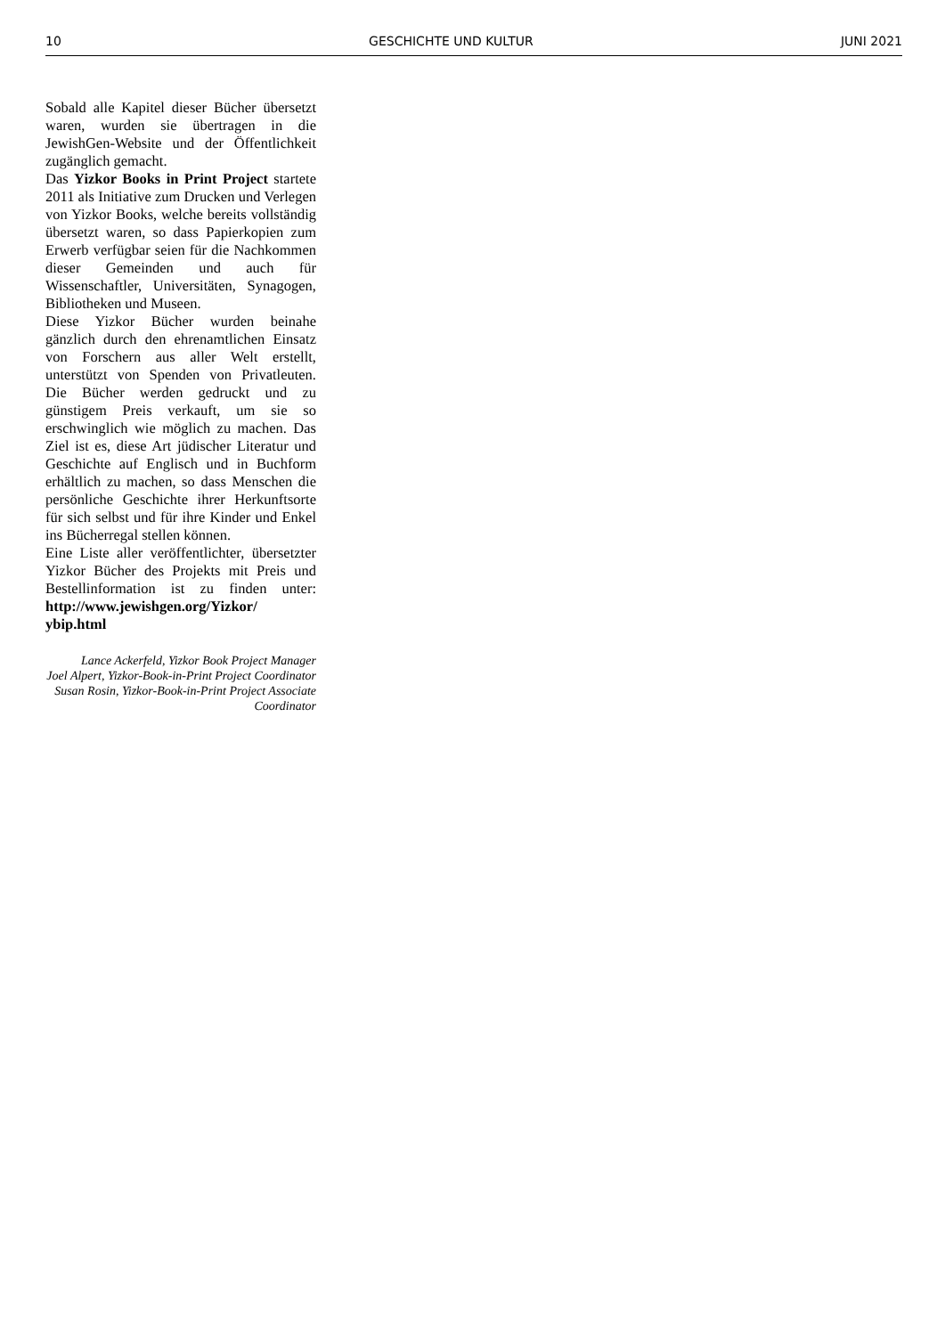10 GESCHICHTE UND KULTUR JUNI 2021
Sobald alle Kapitel dieser Bücher übersetzt waren, wurden sie übertragen in die JewishGen-Website und der Öffentlichkeit zugänglich gemacht.
Das Yizkor Books in Print Project startete 2011 als Initiative zum Drucken und Verlegen von Yizkor Books, welche bereits vollständig übersetzt waren, so dass Papierkopien zum Erwerb verfügbar seien für die Nachkommen dieser Gemeinden und auch für Wissenschaftler, Universitäten, Synagogen, Bibliotheken und Museen.
Diese Yizkor Bücher wurden beinahe gänzlich durch den ehrenamtlichen Einsatz von Forschern aus aller Welt erstellt, unterstützt von Spenden von Privatleuten. Die Bücher werden gedruckt und zu günstigem Preis verkauft, um sie so erschwinglich wie möglich zu machen. Das Ziel ist es, diese Art jüdischer Literatur und Geschichte auf Englisch und in Buchform erhältlich zu machen, so dass Menschen die persönliche Geschichte ihrer Herkunftsorte für sich selbst und für ihre Kinder und Enkel ins Bücherregal stellen können.
Eine Liste aller veröffentlichter, übersetzter Yizkor Bücher des Projekts mit Preis und Bestellinformation ist zu finden unter: http://www.jewishgen.org/Yizkor/ ybip.html
Lance Ackerfeld, Yizkor Book Project Manager
Joel Alpert, Yizkor-Book-in-Print Project Coordinator
Susan Rosin, Yizkor-Book-in-Print Project Associate Coordinator